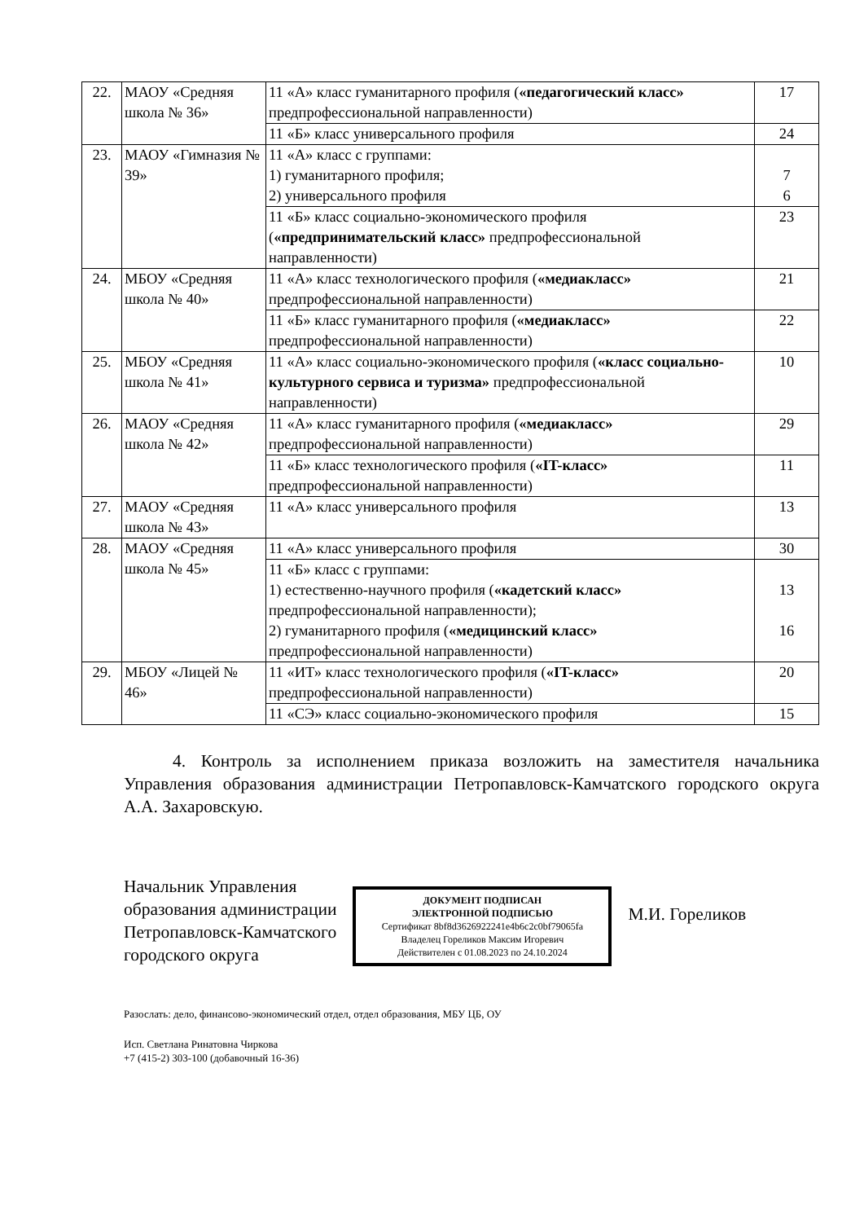| 22. | МАОУ «Средняя школа № 36» | 11 «А» класс гуманитарного профиля ( «педагогический класс» предпрофессиональной направленности) | 17 |
| | | 11 «Б» класс универсального профиля | 24 |
| 23. | МАОУ «Гимназия № 39» | 11 «А» класс с группами: 1) гуманитарного профиля; 2) универсального профиля | 7 6 |
| | | 11 «Б» класс социально-экономического профиля ( «предпринимательский класс» предпрофессиональной направленности) | 23 |
| 24. | МБОУ «Средняя школа № 40» | 11 «А» класс технологического профиля ( «медиакласс» предпрофессиональной направленности) | 21 |
| | | 11 «Б» класс гуманитарного профиля ( «медиакласс» предпрофессиональной направленности) | 22 |
| 25. | МБОУ «Средняя школа № 41» | 11 «А» класс социально-экономического профиля ( «класс социально-культурного сервиса и туризма» предпрофессиональной направленности) | 10 |
| 26. | МАОУ «Средняя школа № 42» | 11 «А» класс гуманитарного профиля ( «медиакласс» предпрофессиональной направленности) | 29 |
| | | 11 «Б» класс технологического профиля ( «IT-класс» предпрофессиональной направленности) | 11 |
| 27. | МАОУ «Средняя школа № 43» | 11 «А» класс универсального профиля | 13 |
| 28. | МАОУ «Средняя школа № 45» | 11 «А» класс универсального профиля | 30 |
| | | 11 «Б» класс с группами: 1) естественно-научного профиля ( «кадетский класс» предпрофессиональной направленности); 2) гуманитарного профиля ( «медицинский класс» предпрофессиональной направленности) | 13 16 |
| 29. | МБОУ «Лицей № 46» | 11 «ИТ» класс технологического профиля ( «IT-класс» предпрофессиональной направленности) | 20 |
| | | 11 «СЭ» класс социально-экономического профиля | 15 |
4. Контроль за исполнением приказа возложить на заместителя начальника Управления образования администрации Петропавловск-Камчатского городского округа А.А. Захаровскую.
Начальник Управления
образования администрации
Петропавловск-Камчатского
городского округа
ДОКУМЕНТ ПОДПИСАН
ЭЛЕКТРОННОЙ ПОДПИСЬЮ
Сертификат 8bf8d3626922241e4b6c2c0bf79065fa
Владелец Гореликов Максим Игоревич
Действителен с 01.08.2023 по 24.10.2024
М.И. Гореликов
Разослать: дело, финансово-экономический отдел, отдел образования, МБУ ЦБ, ОУ
Исп. Светлана Ринатовна Чиркова
+7 (415-2) 303-100 (добавочный 16-36)